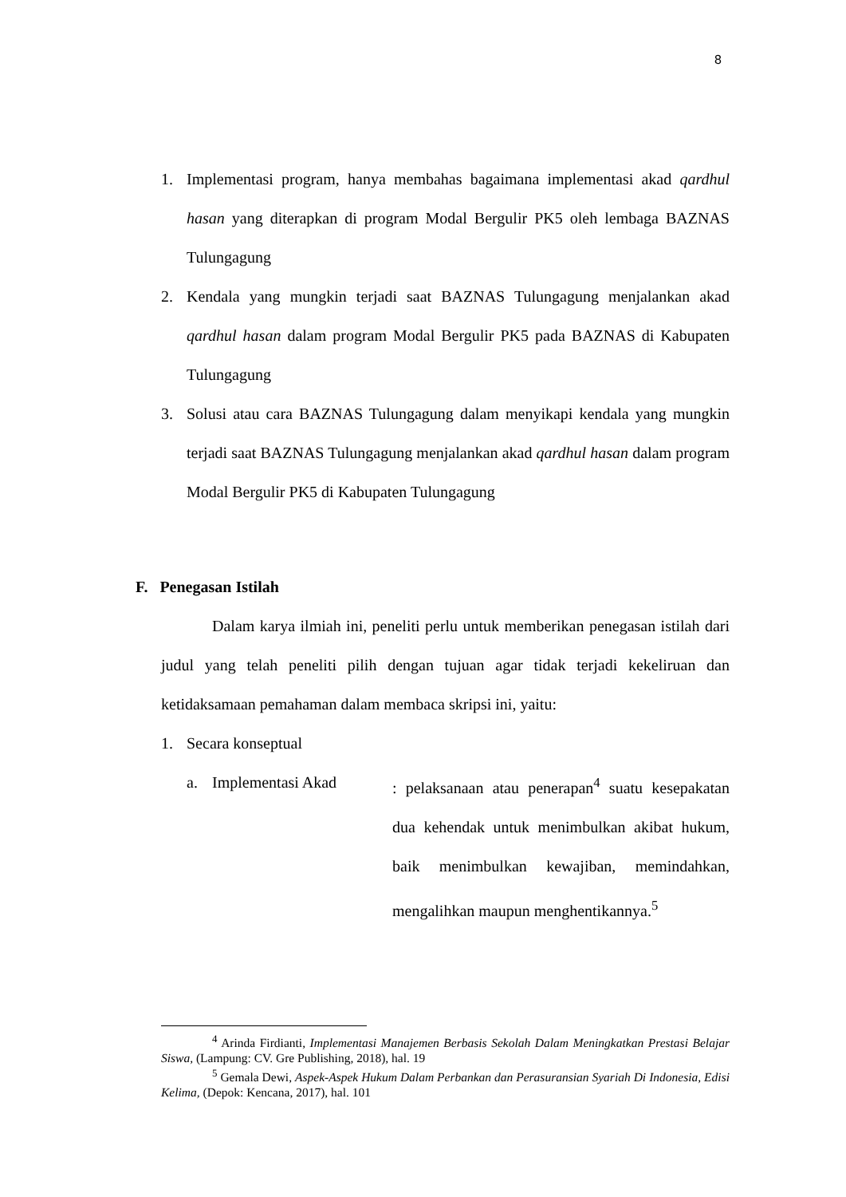8
1. Implementasi program, hanya membahas bagaimana implementasi akad qardhul hasan yang diterapkan di program Modal Bergulir PK5 oleh lembaga BAZNAS Tulungagung
2. Kendala yang mungkin terjadi saat BAZNAS Tulungagung menjalankan akad qardhul hasan dalam program Modal Bergulir PK5 pada BAZNAS di Kabupaten Tulungagung
3. Solusi atau cara BAZNAS Tulungagung dalam menyikapi kendala yang mungkin terjadi saat BAZNAS Tulungagung menjalankan akad qardhul hasan dalam program Modal Bergulir PK5 di Kabupaten Tulungagung
F. Penegasan Istilah
Dalam karya ilmiah ini, peneliti perlu untuk memberikan penegasan istilah dari judul yang telah peneliti pilih dengan tujuan agar tidak terjadi kekeliruan dan ketidaksamaan pemahaman dalam membaca skripsi ini, yaitu:
1. Secara konseptual
a. Implementasi Akad: pelaksanaan atau penerapan<sup>4</sup> suatu kesepakatan dua kehendak untuk menimbulkan akibat hukum, baik menimbulkan kewajiban, memindahkan, mengalihkan maupun menghentikannya.<sup>5</sup>
<sup>4</sup> Arinda Firdianti, Implementasi Manajemen Berbasis Sekolah Dalam Meningkatkan Prestasi Belajar Siswa, (Lampung: CV. Gre Publishing, 2018), hal. 19
<sup>5</sup> Gemala Dewi, Aspek-Aspek Hukum Dalam Perbankan dan Perasuransian Syariah Di Indonesia, Edisi Kelima, (Depok: Kencana, 2017), hal. 101